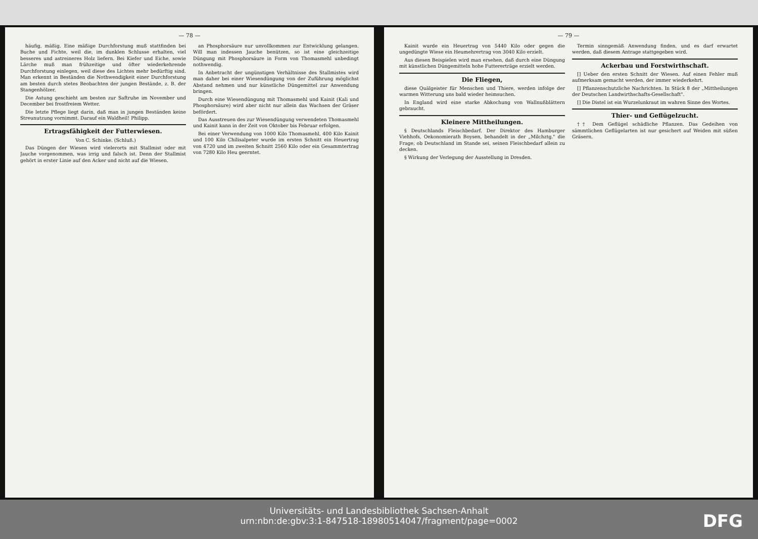— 78 —
häufig, mäßig. Eine mäßige Durchforstung muß stattfinden bei Buche und Fichte, weil die, im dunklen Schlusse erhalten, viel besseres und astreineres Holz liefern. Bei Kiefer und Eiche, sowie Lärche muß man frühzeitige und öfter wiederkehrende Durchforstung einlegen, weil diese des Lichtes mehr bedürftig sind. Man erkennt in Beständen die Nothwendigkeit einer Durchforstung am besten durch stetes Beobachten der jungen Bestände, z. B. der Stangenhölzer.
Die Astung geschieht am besten zur Saftruhe im November und December bei frostfreiem Wetter.
Die letzte Pflege liegt darin, daß man in jungen Beständen keine Streunutzung vornimmt. Darauf ein Waldheil! Philipp.
Ertragsfähigkeit der Futterwiesen.
Von C. Schinke. (Schluß.)
Das Düngen der Wiesen wird vielerorts mit Stallmist oder mit Jauche vorgenommen, was irrig und falsch ist. Denn der Stallmist gehört in erster Linie auf den Acker und nicht auf die Wiesen.
an Phosphorsäure nur unvollkommen zur Entwicklung gelangen. Will man indessen Jauche benützen, so ist eine gleichzeitige Düngung mit Phosphorsäure in Form von Thomasmehl unbedingt nothwendig.
In Anbetracht der ungünstigen Verhältnisse des Stallmistes wird man daher bei einer Wiesendüngung von der Zuführung möglichst Abstand nehmen und nur künstliche Düngemittel zur Anwendung bringen.
Durch eine Wiesendüngung mit Thomasmehl und Kainit (Kali und Phosphorsäure) wird aber nicht nur allein das Wachsen der Gräser befördert.
Das Ausstreuen des zur Wiesendüngung verwendeten Thomasmehl und Kainit kann in der Zeit von Oktober bis Februar erfolgen.
Bei einer Verwendung von 1000 Kilo Thomasmehl, 400 Kilo Kainit und 100 Kilo Chilisalpeter wurde im ersten Schnitt ein Heuertrag von 4720 und im zweiten Schnitt 2560 Kilo oder ein Gesammtertrag von 7280 Kilo Heu geerntet.
— 79 —
Kainit wurde ein Heuertrag von 5440 Kilo oder gegen die ungedüngte Wiese ein Heumehrertrag von 3040 Kilo erzielt.
Aus diesen Beispielen wird man ersehen, daß durch eine Düngung mit künstlichen Düngemitteln hohe Futtererträge erzielt werden.
Die Fliegen,
diese Quälgeister für Menschen und Thiere, werden infolge der warmen Witterung uns bald wieder heimsuchen.
In England wird eine starke Abkochung von Wallnußblättern gebraucht.
Kleinere Mittheilungen.
§ Deutschlands Fleischbedarf. Der Direktor des Hamburger Viehhofs, Oekonomierath Boysen, behandelt in der „Milchztg." die Frage, ob Deutschland im Stande sei, seinen Fleischbedarf allein zu decken.
§ Wirkung der Verlegung der Ausstellung in Dresden.
Termin sinngemäß Anwendung finden, und es darf erwartet werden, daß diesem Antrage stattgegeben wird.
Ackerbau und Forstwirthschaft.
[] Ueber den ersten Schnitt der Wiesen. Auf einen Fehler muß aufmerksam gemacht werden, der immer wiederkehrt.
[] Pflanzenschutzliche Nachrichten. In Stück 8 der „Mittheilungen der Deutschen Landwirthschafts-Gesellschaft".
[] Die Distel ist ein Wurzelunkraut im wahren Sinne des Wortes.
Thier- und Geflügelzucht.
†† Dem Geflügel schädliche Pflanzen. Das Gedeihen von sämmtlichen Geflügelarten ist nur gesichert auf Weiden mit süßen Gräsern.
Universitäts- und Landesbibliothek Sachsen-Anhalt
urn:nbn:de:gbv:3:1-847518-18980514047/fragment/page=0002
DFG